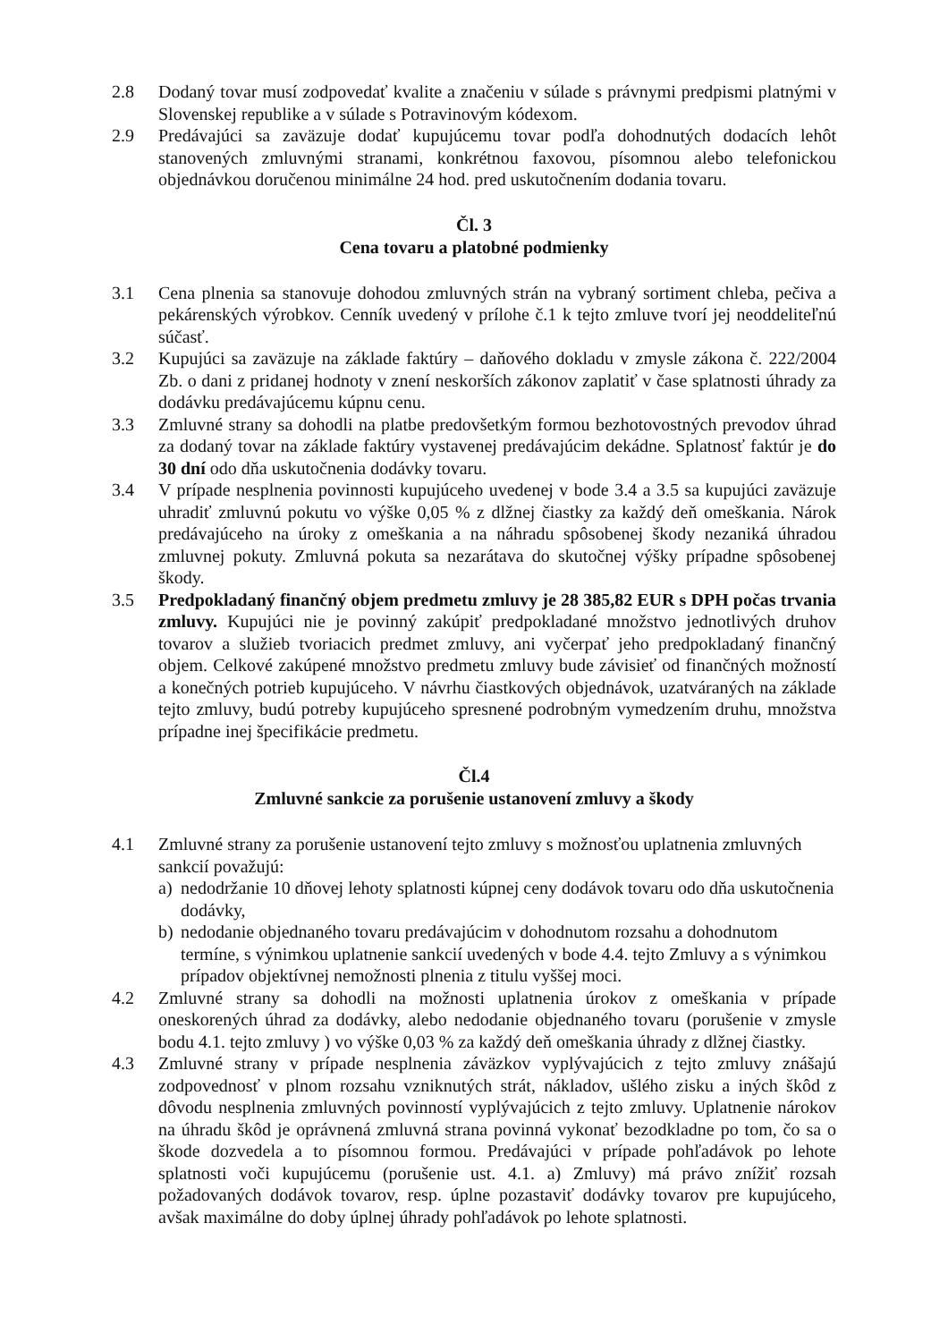2.8 Dodaný tovar musí zodpovedať kvalite a značeniu v súlade s právnymi predpismi platnými v Slovenskej republike a v súlade s Potravinovým kódexom.
2.9 Predávajúci sa zaväzuje dodať kupujúcemu tovar podľa dohodnutých dodacích lehôt stanovených zmluvnými stranami, konkrétnou faxovou, písomnou alebo telefonickou objednávkou doručenou minimálne 24 hod. pred uskutočnením dodania tovaru.
Čl. 3
Cena tovaru a platobné podmienky
3.1 Cena plnenia sa stanovuje dohodou zmluvných strán na vybraný sortiment chleba, pečiva a pekárenských výrobkov. Cenník uvedený v prílohe č.1 k tejto zmluve tvorí jej neoddeliteľnú súčasť.
3.2 Kupujúci sa zaväzuje na základe faktúry – daňového dokladu v zmysle zákona č. 222/2004 Zb. o dani z pridanej hodnoty v znení neskorších zákonov zaplatiť v čase splatnosti úhrady za dodávku predávajúcemu kúpnu cenu.
3.3 Zmluvné strany sa dohodli na platbe predovšetkým formou bezhotovostných prevodov úhrad za dodaný tovar na základe faktúry vystavenej predávajúcim dekádne. Splatnosť faktúr je do 30 dní odo dňa uskutočnenia dodávky tovaru.
3.4 V prípade nesplnenia povinnosti kupujúceho uvedenej v bode 3.4 a 3.5 sa kupujúci zaväzuje uhradiť zmluvnú pokutu vo výške 0,05 % z dlžnej čiastky za každý deň omeškania. Nárok predávajúceho na úroky z omeškania a na náhradu spôsobenej škody nezaniká úhradou zmluvnej pokuty. Zmluvná pokuta sa nezarátava do skutočnej výšky prípadne spôsobenej škody.
3.5 Predpokladaný finančný objem predmetu zmluvy je 28 385,82 EUR s DPH počas trvania zmluvy. Kupujúci nie je povinný zakúpiť predpokladané množstvo jednotlivých druhov tovarov a služieb tvoriacich predmet zmluvy, ani vyčerpať jeho predpokladaný finančný objem. Celkové zakúpené množstvo predmetu zmluvy bude závisieť od finančných možností a konečných potrieb kupujúceho. V návrhu čiastkových objednávok, uzatváraných na základe tejto zmluvy, budú potreby kupujúceho spresnené podrobným vymedzením druhu, množstva prípadne inej špecifikácie predmetu.
Čl.4
Zmluvné sankcie za porušenie ustanovení zmluvy a škody
4.1 Zmluvné strany za porušenie ustanovení tejto zmluvy s možnosťou uplatnenia zmluvných sankcií považujú:
a) nedodržanie 10 dňovej lehoty splatnosti kúpnej ceny dodávok tovaru odo dňa uskutočnenia dodávky,
b) nedodanie objednaného tovaru predávajúcim v dohodnutom rozsahu a dohodnutom termíne, s výnimkou uplatnenie sankcií uvedených v bode 4.4. tejto Zmluvy a s výnimkou prípadov objektívnej nemožnosti plnenia z titulu vyššej moci.
4.2 Zmluvné strany sa dohodli na možnosti uplatnenia úrokov z omeškania v prípade oneskorených úhrad za dodávky, alebo nedodanie objednaného tovaru (porušenie v zmysle bodu 4.1. tejto zmluvy ) vo výške 0,03 % za každý deň omeškania úhrady z dlžnej čiastky.
4.3 Zmluvné strany v prípade nesplnenia záväzkov vyplývajúcich z tejto zmluvy znášajú zodpovednosť v plnom rozsahu vzniknutých strát, nákladov, ušlého zisku a iných škôd z dôvodu nesplnenia zmluvných povinností vyplývajúcich z tejto zmluvy. Uplatnenie nárokov na úhradu škôd je oprávnená zmluvná strana povinná vykonať bezodkladne po tom, čo sa o škode dozvedela a to písomnou formou. Predávajúci v prípade pohľadávok po lehote splatnosti voči kupujúcemu (porušenie ust. 4.1. a) Zmluvy) má právo znížiť rozsah požadovaných dodávok tovarov, resp. úplne pozastaviť dodávky tovarov pre kupujúceho, avšak maximálne do doby úplnej úhrady pohľadávok po lehote splatnosti.